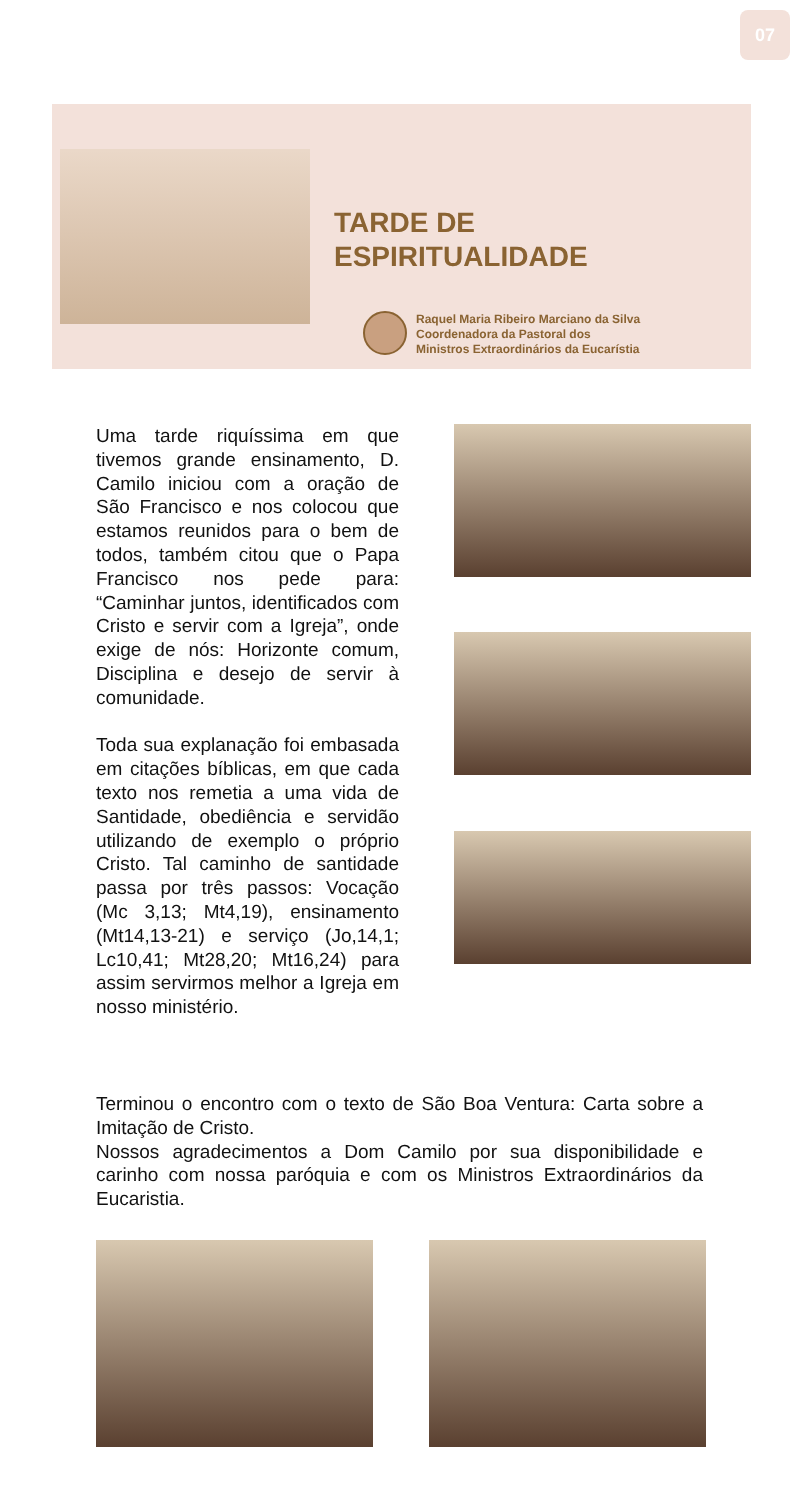07
TARDE DE
ESPIRITUALIDADE
Raquel Maria Ribeiro Marciano da Silva
Coordenadora da Pastoral dos
Ministros Extraordinários da Eucarístia
Uma tarde riquíssima em que tivemos grande ensinamento, D. Camilo iniciou com a oração de São Francisco e nos colocou que estamos reunidos para o bem de todos, também citou que o Papa Francisco nos pede para: “Caminhar juntos, identificados com Cristo e servir com a Igreja”, onde exige de nós: Horizonte comum, Disciplina e desejo de servir à comunidade.
Toda sua explanação foi embasada em citações bíblicas, em que cada texto nos remetia a uma vida de Santidade, obediência e servidão utilizando de exemplo o próprio Cristo. Tal caminho de santidade passa por três passos: Vocação (Mc 3,13; Mt4,19), ensinamento (Mt14,13-21) e serviço (Jo,14,1; Lc10,41; Mt28,20; Mt16,24) para assim servirmos melhor a Igreja em nosso ministério.
Terminou o encontro com o texto de São Boa Ventura: Carta sobre a Imitação de Cristo.
Nossos agradecimentos a Dom Camilo por sua disponibilidade e carinho com nossa paróquia e com os Ministros Extraordinários da Eucaristia.